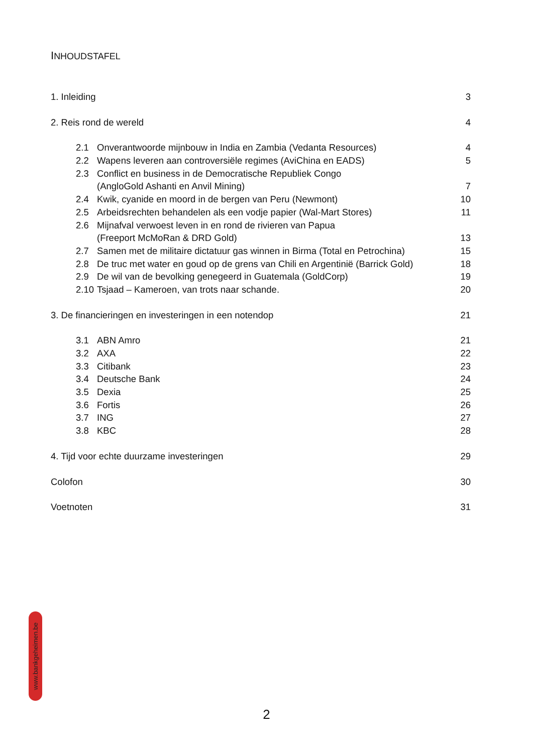INHOUDSTAFEL
1. Inleiding 3
2. Reis rond de wereld 4
2.1 Onverantwoorde mijnbouw in India en Zambia (Vedanta Resources) 4
2.2 Wapens leveren aan controversiële regimes (AviChina en EADS) 5
2.3 Conflict en business in de Democratische Republiek Congo
(AngloGold Ashanti en Anvil Mining) 7
2.4 Kwik, cyanide en moord in de bergen van Peru (Newmont) 10
2.5 Arbeidsrechten behandelen als een vodje papier (Wal-Mart Stores) 11
2.6 Mijnafval verwoest leven in en rond de rivieren van Papua
(Freeport McMoRan & DRD Gold) 13
2.7 Samen met de militaire dictatuur gas winnen in Birma (Total en Petrochina) 15
2.8 De truc met water en goud op de grens van Chili en Argentinië (Barrick Gold) 18
2.9 De wil van de bevolking genegeerd in Guatemala (GoldCorp) 19
2.10 Tsjaad – Kameroen, van trots naar schande. 20
3. De financieringen en investeringen in een notendop 21
3.1 ABN Amro 21
3.2 AXA 22
3.3 Citibank 23
3.4 Deutsche Bank 24
3.5 Dexia 25
3.6 Fortis 26
3.7 ING 27
3.8 KBC 28
4. Tijd voor echte duurzame investeringen 29
Colofon 30
Voetnoten 31
www.bankgeheimen.be
2